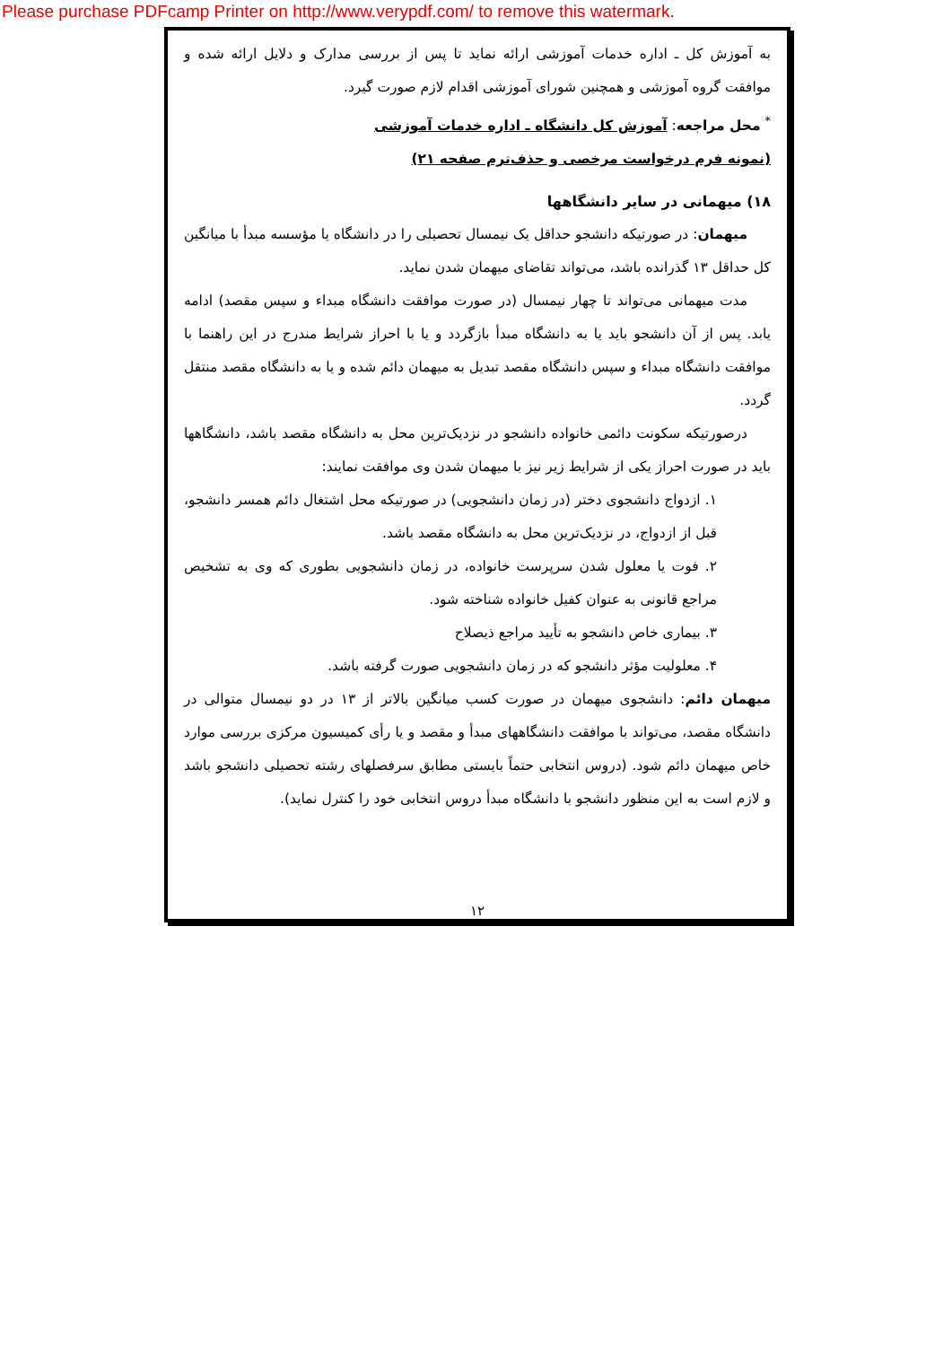Please purchase PDFcamp Printer on http://www.verypdf.com/ to remove this watermark.
به آموزش کل ـ اداره خدمات آموزشی ارائه نماید تا پس از بررسی مدارک و دلایل ارائه شده و موافقت گروه آموزشی و همچنین شورای آموزشی اقدام لازم صورت گیرد.
<sup>*</sup> محل مراجعه: آموزش کل دانشگاه ـ اداره خدمات آموزشی
(نمونه فرم درخواست مرخصی و حذف‌ترم صفحه ۲۱)
۱۸) میهمانی در سایر دانشگاهها
میهمان: در صورتیکه دانشجو حداقل یک نیمسال تحصیلی را در دانشگاه یا مؤسسه مبدأ با میانگین کل حداقل ۱۳ گذرانده باشد، می‌تواند تقاضای میهمان شدن نماید.
مدت میهمانی می‌تواند تا چهار نیمسال (در صورت موافقت دانشگاه مبداء و سپس مقصد) ادامه یابد. پس از آن دانشجو باید یا به دانشگاه مبدأ بازگردد و یا با احراز شرایط مندرج در این راهنما با موافقت دانشگاه مبداء و سپس دانشگاه مقصد تبدیل به میهمان دائم شده و یا به دانشگاه مقصد منتقل گردد.
درصورتیکه سکونت دائمی خانواده دانشجو در نزدیک‌ترین محل به دانشگاه مقصد باشد، دانشگاهها باید در صورت احراز یکی از شرایط زیر نیز با میهمان شدن وی موافقت نمایند:
۱. ازدواج دانشجوی دختر (در زمان دانشجویی) در صورتیکه محل اشتغال دائم همسر دانشجو، قبل از ازدواج، در نزدیک‌ترین محل به دانشگاه مقصد باشد.
۲. فوت یا معلول شدن سرپرست خانواده، در زمان دانشجویی بطوری که وی به تشخیص مراجع قانونی به عنوان کفیل خانواده شناخته شود.
۳. بیماری خاص دانشجو به تأیید مراجع ذیصلاح
۴. معلولیت مؤثر دانشجو که در زمان دانشجویی صورت گرفته باشد.
میهمان دائم: دانشجوی میهمان در صورت کسب میانگین بالاتر از ۱۳ در دو نیمسال متوالی در دانشگاه مقصد، می‌تواند با موافقت دانشگاههای مبدأ و مقصد و یا رأی کمیسیون مرکزی بررسی موارد خاص میهمان دائم شود. (دروس انتخابی حتماً بایستی مطابق سرفصلهای رشته تحصیلی دانشجو باشد و لازم است به این منظور دانشجو با دانشگاه مبدأ دروس انتخابی خود را کنترل نماید).
۱۲